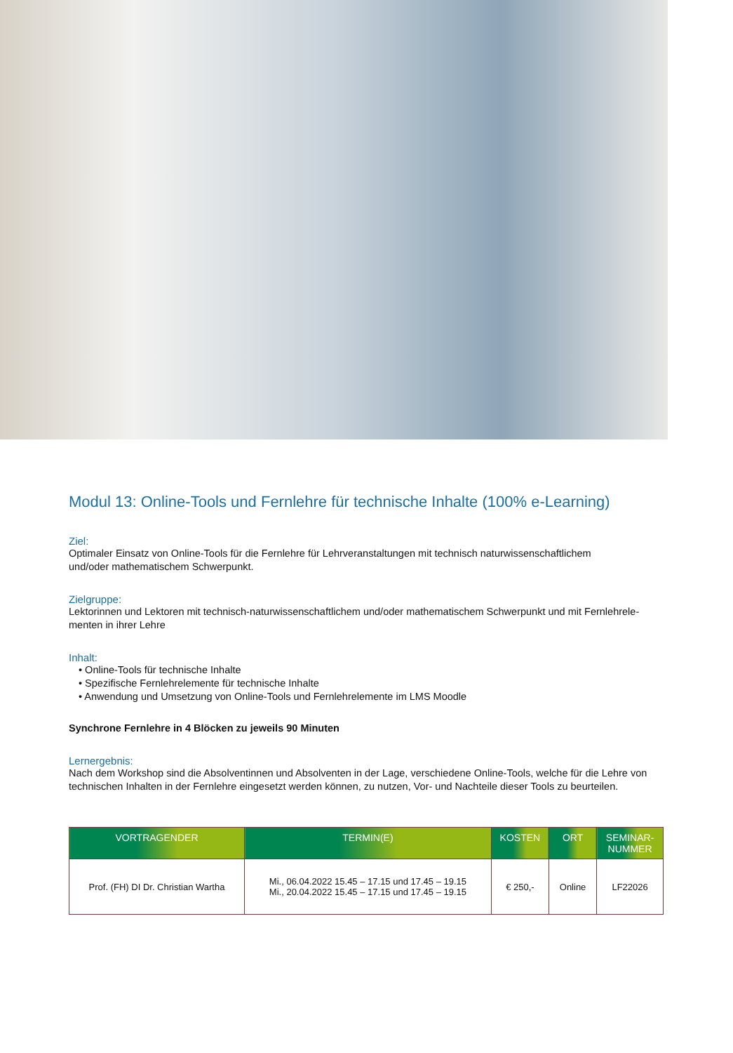Modul 13: Online-Tools und Fernlehre für technische Inhalte (100% e-Learning)
Ziel:
Optimaler Einsatz von Online-Tools für die Fernlehre für Lehrveranstaltungen mit technisch naturwissenschaftlichem
und/oder mathematischem Schwerpunkt.
Zielgruppe:
Lektorinnen und Lektoren mit technisch-naturwissenschaftlichem und/oder mathematischem Schwerpunkt und mit Fernlehrele-
menten in ihrer Lehre
Inhalt:
• Online-Tools für technische Inhalte
• Spezifische Fernlehrelemente für technische Inhalte
• Anwendung und Umsetzung von Online-Tools und Fernlehrelemente im LMS Moodle
Synchrone Fernlehre in 4 Blöcken zu jeweils 90 Minuten
Lernergebnis:
Nach dem Workshop sind die Absolventinnen und Absolventen in der Lage, verschiedene Online-Tools, welche für die Lehre von technischen Inhalten in der Fernlehre eingesetzt werden können, zu nutzen, Vor- und Nachteile dieser Tools zu beurteilen.
| VORTRAGENDER | TERMIN(E) | KOSTEN | ORT | SEMINAR- NUMMER |
| --- | --- | --- | --- | --- |
| Prof. (FH) DI Dr. Christian Wartha | Mi., 06.04.2022 15.45 – 17.15 und 17.45 – 19.15 Mi., 20.04.2022 15.45 – 17.15 und 17.45 – 19.15 | € 250,- | Online | LF22026 |